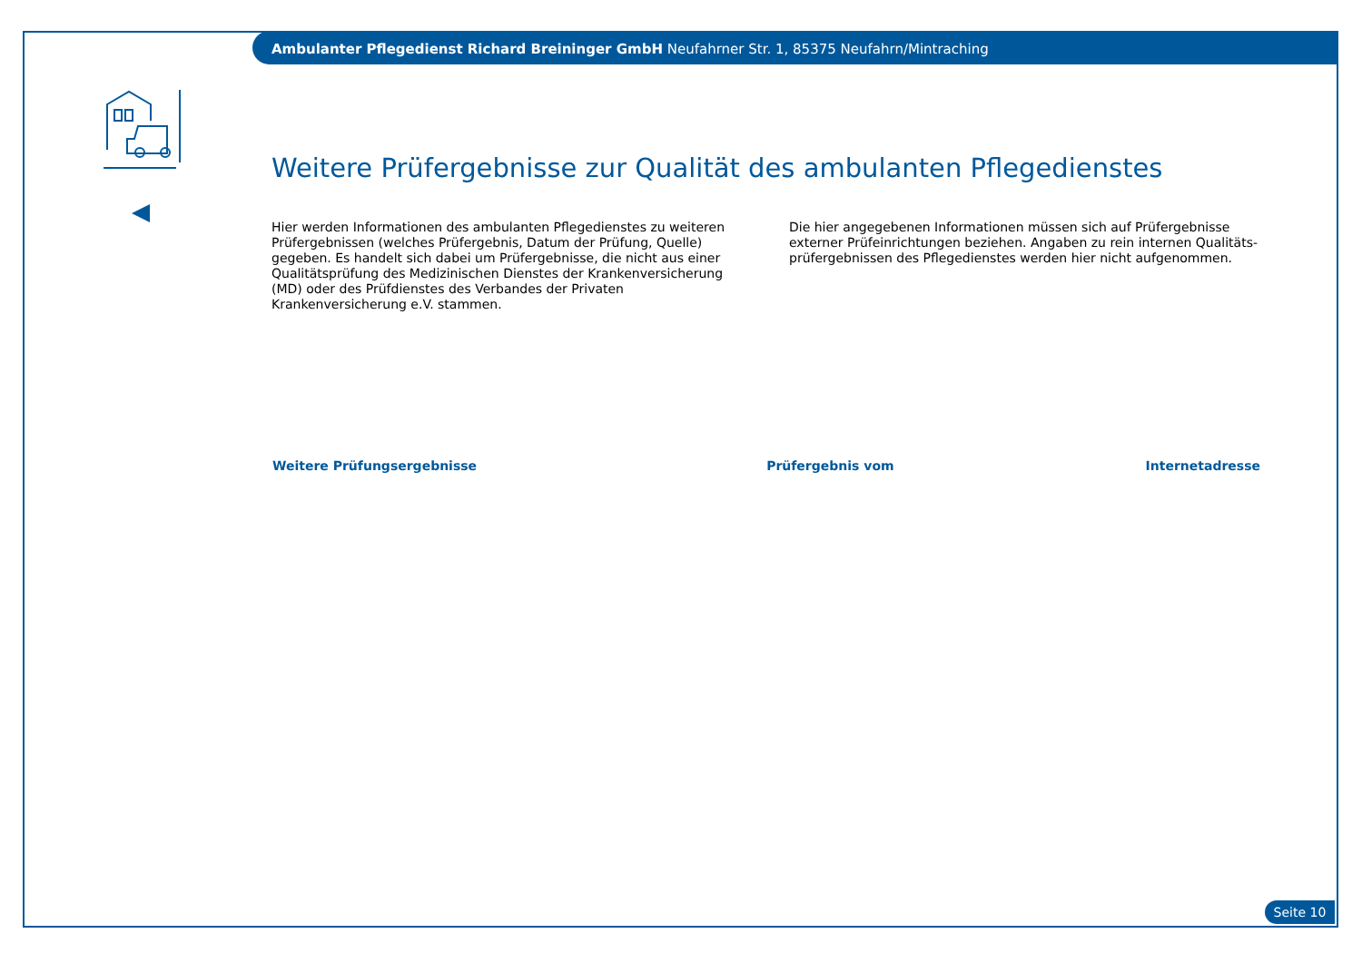Ambulanter Pflegedienst Richard Breininger GmbH Neufahrner Str. 1, 85375 Neufahrn/Mintraching
Weitere Prüfergebnisse zur Qualität des ambulanten Pflegedienstes
Hier werden Informationen des ambulanten Pflegedienstes zu weiteren Prüfergebnissen (welches Prüfergebnis, Datum der Prüfung, Quelle) gegeben. Es handelt sich dabei um Prüfergebnisse, die nicht aus einer Qualitätsprüfung des Medizinischen Dienstes der Krankenversicherung (MD) oder des Prüfdienstes des Verbandes der Privaten Krankenversicherung e.V. stammen.
Die hier angegebenen Informationen müssen sich auf Prüfergebnisse externer Prüfeinrichtungen beziehen. Angaben zu rein internen Qualitäts-prüfergebnissen des Pflegedienstes werden hier nicht aufgenommen.
| Weitere Prüfungsergebnisse | Prüfergebnis vom | Internetadresse |
| --- | --- | --- |
Seite 10